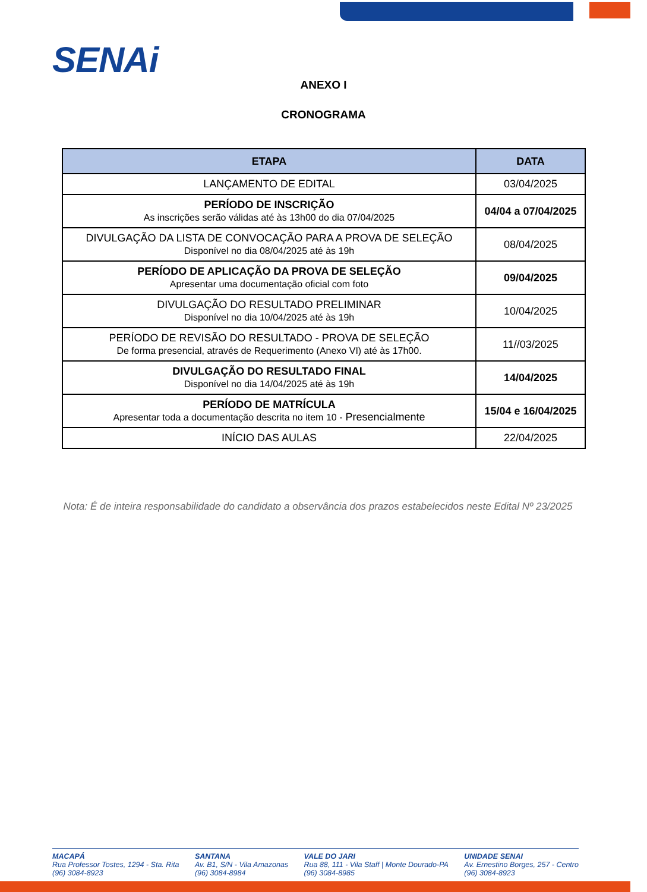SENAi
ANEXO I
CRONOGRAMA
| ETAPA | DATA |
| --- | --- |
| LANÇAMENTO DE EDITAL | 03/04/2025 |
| PERÍODO DE INSCRIÇÃO As inscrições serão válidas até às 13h00 do dia 07/04/2025 | 04/04 a 07/04/2025 |
| DIVULGAÇÃO DA LISTA DE CONVOCAÇÃO PARA A PROVA DE SELEÇÃO Disponível no dia 08/04/2025 até às 19h | 08/04/2025 |
| PERÍODO DE APLICAÇÃO DA PROVA DE SELEÇÃO Apresentar uma documentação oficial com foto | 09/04/2025 |
| DIVULGAÇÃO DO RESULTADO PRELIMINAR Disponível no dia 10/04/2025 até às 19h | 10/04/2025 |
| PERÍODO DE REVISÃO DO RESULTADO - PROVA DE SELEÇÃO De forma presencial, através de Requerimento (Anexo VI) até às 17h00. | 11//03/2025 |
| DIVULGAÇÃO DO RESULTADO FINAL Disponível no dia 14/04/2025 até às 19h | 14/04/2025 |
| PERÍODO DE MATRÍCULA Apresentar toda a documentação descrita no item 10 - Presencialmente | 15/04 e 16/04/2025 |
| INÍCIO DAS AULAS | 22/04/2025 |
Nota: É de inteira responsabilidade do candidato a observância dos prazos estabelecidos neste Edital Nº 23/2025
MACAPÁ
Rua Professor Tostes, 1294 - Sta. Rita
(96) 3084-8923
SANTANA
Av. B1, S/N - Vila Amazonas
(96) 3084-8984
VALE DO JARI
Rua 88, 111 - Vila Staff | Monte Dourado-PA
(96) 3084-8985
UNIDADE SENAI
Av. Ernestino Borges, 257 - Centro
(96) 3084-8923